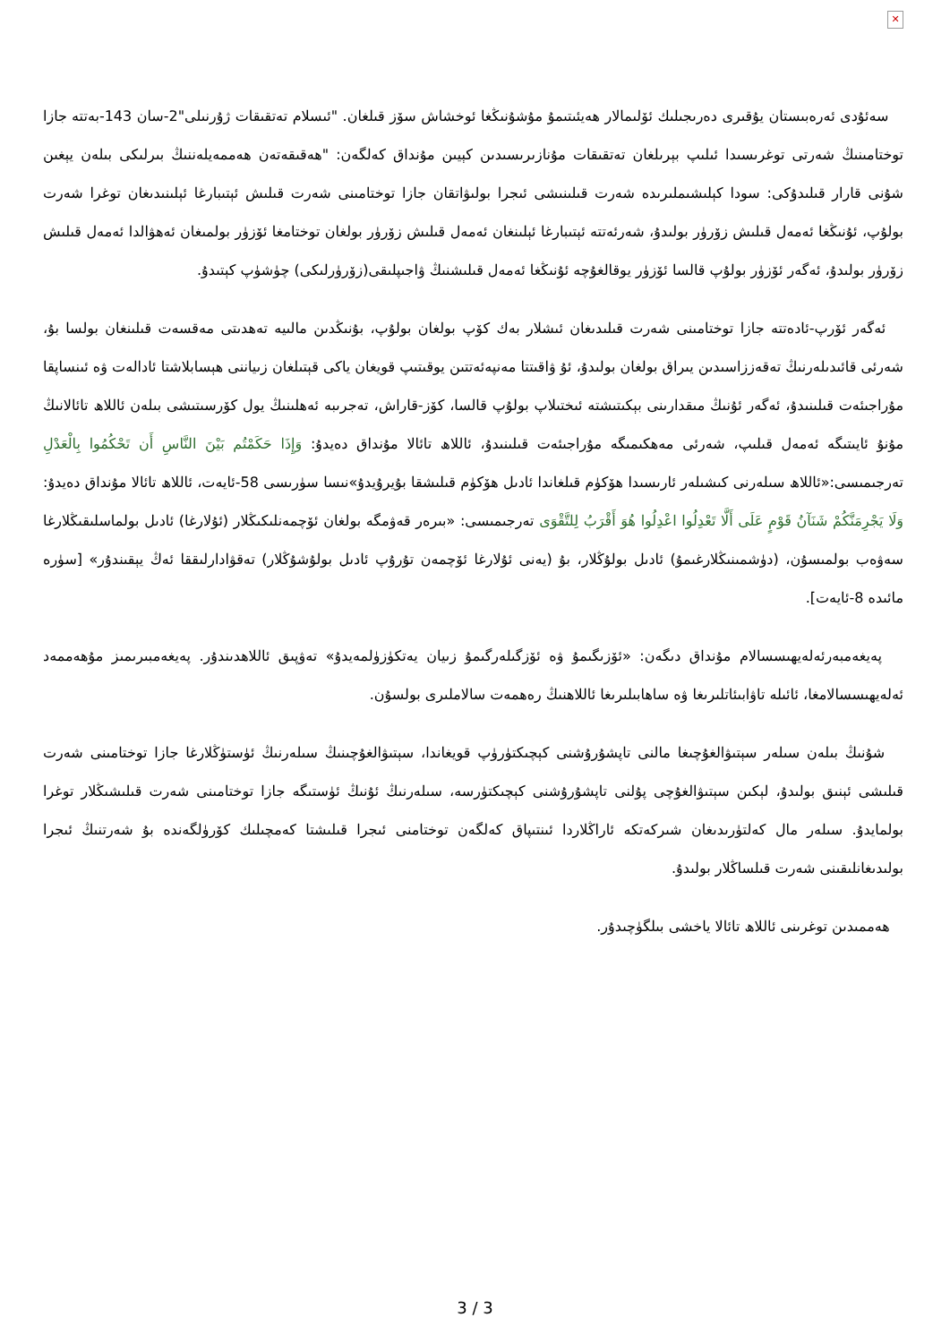✕
سەئۇدى ئەرەبىستان يۇقىرى دەرىجىلىك ئۆلىمالار ھەيئىتىمۇ مۇشۇنىڭغا ئوخشاش سۆز قىلغان. "ئىسلام تەتقىقات ژۇرنىلى"2-سان 143-بەتتە جازا توختامىنىڭ شەرتى توغرىسىدا ئىلىپ بېرىلغان تەتقىقات مۇنازىرىسىدىن كېيىن مۇنداق كەلگەن: "ھەقىقەتەن ھەممەيلەننىڭ بىرلىكى بىلەن يېغىن شۇنى قارار قىلىدۇكى: سودا كېلىشىملىرىدە شەرت قىلىنىشى ئىجرا بولىۋاتقان جازا توختامىنى شەرت قىلىش ئېتىبارغا ئېلىنىدىغان توغرا شەرت بولۇپ، ئۇنىڭغا ئەمەل قىلىش زۆرۈر بولىدۇ، شەرئەتتە ئېتىبارغا ئېلىنغان ئەمەل قىلىش زۆرۈر بولغان توختامغا ئۆزۈر بولمىغان ئەھۋالدا ئەمەل قىلىش زۆرۈر بولىدۇ، ئەگەر ئۆزۈر بولۇپ قالسا ئۆزۈر يوقالغۇچە ئۇنىڭغا ئەمەل قىلىشنىڭ ۋاجىپلىقى(زۆرۈرلىكى) چۈشۈپ كېتىدۇ.
ئەگەر ئۆرپ-ئادەتتە جازا توختامىنى شەرت قىلىدىغان ئىشلار بەك كۆپ بولغان بولۇپ، بۇنىڭدىن مالىيە تەھدىتى مەقسەت قىلىنغان بولسا بۇ، شەرئى قائىدىلەرنىڭ تەقەززاسىدىن يىراق بولغان بولىدۇ، ئۇ ۋاقىتتا مەنپەئەتتىن يوقىتىپ قويغان ياكى قېتىلغان زىياننى ھېسابلاشتا ئادالەت ۋە ئىنساپقا مۇراجىئەت قىلىنىدۇ، ئەگەر ئۇنىڭ مىقدارىنى بېكىتىشتە ئىختىلاپ بولۇپ قالسا، كۆز-قاراش، تەجرىبە ئەھلىنىڭ يول كۆرسىتىشى بىلەن ئاللاھ تائالانىڭ مۇنۇ ئايىتىگە ئەمەل قىلىپ، شەرئى مەھكىمىگە مۇراجىئەت قىلىنىدۇ، ئاللاھ تائالا مۇنداق دەيدۇ: وَإِذَا حَكَمْتُم بَيْنَ النَّاسِ أَن تَحْكُمُوا بِالْعَدْلِ تەرجىمىسى:«ئاللاھ سىلەرنى كىشىلەر ئارىسىدا ھۆكۈم قىلغاندا ئادىل ھۆكۈم قىلىشقا بۇيرۇيدۇ»نىسا سۈرىسى 58-ئايەت، ئاللاھ تائالا مۇنداق دەيدۇ: وَلَا يَجْرِمَنَّكُمْ شَنَآنُ قَوْمٍ عَلَى أَلَّا تَعْدِلُوا اعْدِلُوا هُوَ أَقْرَبُ لِلتَّقْوَى تەرجىمىسى: «بىرەر قەۋمگە بولغان ئۆچمەنلىكىڭلار (ئۇلارغا) ئادىل بولماسلىقىڭلارغا سەۋەب بولمىسۇن، (دۈشمىنىڭلارغىمۇ) ئادىل بولۇڭلار، بۇ (يەنى ئۇلارغا ئۆچمەن تۇرۇپ ئادىل بولۇشۇڭلار) تەقۋادارلىققا ئەڭ يېقىندۇر» [سۈرە مائىدە 8-ئايەت].
پەيغەمبەرئەلەيھىسسالام مۇنداق دىگەن: «ئۆزىگىمۇ ۋە ئۆزگىلەرگىمۇ زىيان يەتكۈزۈلمەيدۇ» تەۋپىق ئاللاھدىندۇر. پەيغەمبىرىمىز مۇھەممەد ئەلەيھىسسالامغا، ئائىلە تاۋابىئاتلىرىغا ۋە ساھابىلىرىغا ئاللاھنىڭ رەھمەت سالاملىرى بولسۇن.
شۇنىڭ بىلەن سىلەر سېتىۋالغۇچىغا مالنى تاپشۇرۇشنى كېچىكتۈرۈپ قويغاندا، سېتىۋالغۇچىنىڭ سىلەرنىڭ ئۈستۈڭلارغا جازا توختامىنى شەرت قىلىشى ئېنىق بولىدۇ، لېكىن سېتىۋالغۇچى پۇلنى تاپشۇرۇشنى كېچىكتۈرسە، سىلەرنىڭ ئۇنىڭ ئۈستىگە جازا توختامىنى شەرت قىلىشىڭلار توغرا بولمايدۇ. سىلەر مال كەلتۈرىدىغان شىركەتكە ئاراڭلاردا ئىنتىپاق كەلگەن توختامنى ئىجرا قىلىشتا كەمچىلىك كۆرۈلگەندە بۇ شەرتنىڭ ئىجرا بولىدىغانلىقىنى شەرت قىلساڭلار بولىدۇ.
ھەممىدىن توغرىنى ئاللاھ تائالا ياخشى بىلگۈچىدۇر.
3 / 3